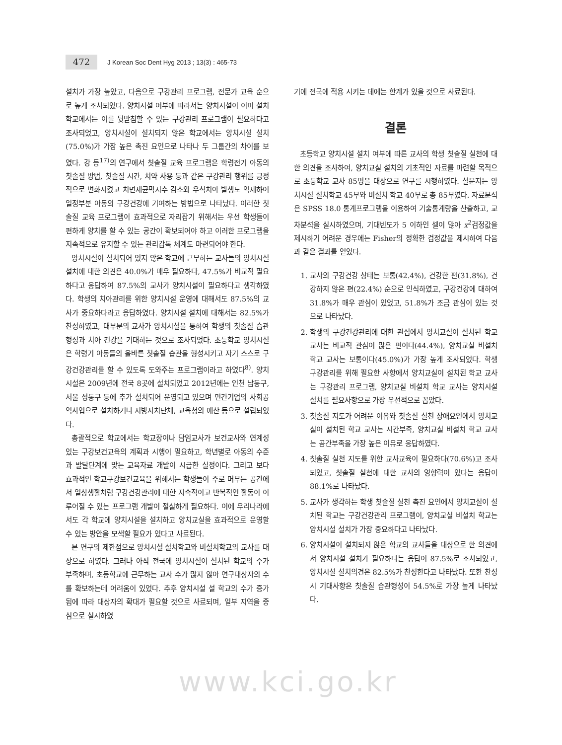472
J Korean Soc Dent Hyg 2013 ; 13(3) : 465-73
설치가 가장 높았고, 다음으로 구강관리 프로그램, 전문가 교육 순으로 높게 조사되었다. 양치시설 여부에 따라서는 양치시설이 이미 설치학교에서는 이를 뒷받침할 수 있는 구강관리 프로그램이 필요하다고 조사되었고, 양치시설이 설치되지 않은 학교에서는 양치시설 설치(75.0%)가 가장 높은 촉진 요인으로 나타나 두 그룹간의 차이를 보였다. 강 등<sup>17)</sup>의 연구에서 칫솔질 교육 프로그램은 학령전기 아동의 칫솔질 방법, 칫솔질 시간, 치약 사용 등과 같은 구강관리 행위를 긍정적으로 변화시켰고 치면세균막지수 감소와 우식치아 발생도 억제하여 일정부분 아동의 구강건강에 기여하는 방법으로 나타났다. 이러한 칫솔질 교육 프로그램이 효과적으로 자리잡기 위해서는 우선 학생들이 편하게 양치를 할 수 있는 공간이 확보되어야 하고 이러한 프로그램을 지속적으로 유지할 수 있는 관리감독 체계도 마련되어야 한다.
양치시설이 설치되어 있지 않은 학교에 근무하는 교사들의 양치시설 설치에 대한 의견은 40.0%가 매우 필요하다, 47.5%가 비교적 필요하다고 응답하여 87.5%의 교사가 양치시설이 필요하다고 생각하였다. 학생의 치아관리를 위한 양치시설 운영에 대해서도 87.5%의 교사가 중요하다라고 응답하였다. 양치시설 설치에 대해서는 82.5%가 찬성하였고, 대부분의 교사가 양치시설을 통하여 학생의 칫솔질 습관 형성과 치아 건강을 기대하는 것으로 조사되었다. 초등학교 양치시설은 학령기 아동들의 올바른 칫솔질 습관을 형성시키고 자기 스스로 구강건강관리를 할 수 있도록 도와주는 프로그램이라고 하였다<sup>8)</sup>. 양치시설은 2009년에 전국 8곳에 설치되었고 2012년에는 인천 남동구, 서울 성동구 등에 추가 설치되어 운영되고 있으며 민간기업의 사회공익사업으로 설치하거나 지방자치단체, 교육청의 예산 등으로 설립되었다.
총괄적으로 학교에서는 학교장이나 담임교사가 보건교사와 연계성 있는 구강보건교육의 계획과 시행이 필요하고, 학년별로 아동의 수준과 발달단계에 맞는 교육자료 개발이 시급한 실정이다. 그리고 보다 효과적인 학교구강보건교육을 위해서는 학생들이 주로 머무는 공간에서 일상생활처럼 구강건강관리에 대한 지속적이고 반복적인 활동이 이루어질 수 있는 프로그램 개발이 절실하게 필요하다. 이에 우리나라에서도 각 학교에 양치시설을 설치하고 양치교실을 효과적으로 운영할 수 있는 방안을 모색할 필요가 있다고 사료된다.
본 연구의 제한점으로 양치시설 설치학교와 비설치학교의 교사를 대상으로 하였다. 그러나 아직 전국에 양치시설이 설치된 학교의 수가 부족하며, 초등학교에 근무하는 교사 수가 많지 않아 연구대상자의 수를 확보하는데 어려움이 있었다. 추후 양치시설 설 학교의 수가 증가됨에 따라 대상자의 확대가 필요할 것으로 사료되며, 일부 지역을 중심으로 실시하였
기에 전국에 적용 시키는 데에는 한계가 있을 것으로 사료된다.
결론
초등학교 양치시설 설치 여부에 따른 교사의 학생 칫솔질 실천에 대한 의견을 조사하여, 양치교실 설치의 기초적인 자료를 마련할 목적으로 초등학교 교사 85명을 대상으로 연구를 시행하였다. 설문지는 양치시설 설치학교 45부와 비설치 학교 40부로 총 85부였다. 자료분석은 SPSS 18.0 통계프로그램을 이용하여 기술통계량을 산출하고, 교차분석을 실시하였으며, 기대빈도가 5 이하인 셀이 많아 x<sup>2</sup>검정값을 제시하기 어려운 경우에는 Fisher의 정확한 검정값을 제시하여 다음과 같은 결과를 얻었다.
1. 교사의 구강건강 상태는 보통(42.4%), 건강한 편(31.8%), 건강하지 않은 편(22.4%) 순으로 인식하였고, 구강건강에 대하여 31.8%가 매우 관심이 있었고, 51.8%가 조금 관심이 있는 것으로 나타났다.
2. 학생의 구강건강관리에 대한 관심에서 양치교실이 설치된 학교 교사는 비교적 관심이 많은 편이다(44.4%), 양치교실 비설치 학교 교사는 보통이다(45.0%)가 가장 높게 조사되었다. 학생 구강관리를 위해 필요한 사항에서 양치교실이 설치된 학교 교사는 구강관리 프로그램, 양치교실 비설치 학교 교사는 양치시설 설치를 필요사항으로 가장 우선적으로 꼽았다.
3. 칫솔질 지도가 어려운 이유와 칫솔질 실천 장애요인에서 양치교실이 설치된 학교 교사는 시간부족, 양치교실 비설치 학교 교사는 공간부족을 가장 높은 이유로 응답하였다.
4. 칫솔질 실천 지도를 위한 교사교육이 필요하다(70.6%)고 조사되었고, 칫솔질 실천에 대한 교사의 영향력이 있다는 응답이 88.1%로 나타났다.
5. 교사가 생각하는 학생 칫솔질 실천 촉진 요인에서 양치교실이 설치된 학교는 구강건강관리 프로그램이, 양치교실 비설치 학교는 양치시설 설치가 가장 중요하다고 나타났다.
6. 양치시설이 설치되지 않은 학교의 교사들을 대상으로 한 의견에서 양치시설 설치가 필요하다는 응답이 87.5%로 조사되었고, 양치시설 설치의견은 82.5%가 찬성한다고 나타났다. 또한 찬성 시 기대사항은 칫솔질 습관형성이 54.5%로 가장 높게 나타났다.
www.kci.go.kr